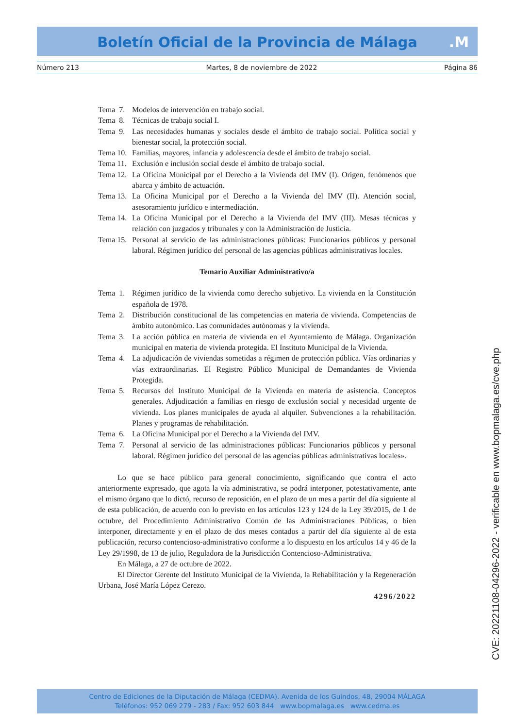Boletín Oficial de la Provincia de Málaga
.M
Número 213 Martes, 8 de noviembre de 2022 Página 86
Tema 7. Modelos de intervención en trabajo social.
Tema 8. Técnicas de trabajo social I.
Tema 9. Las necesidades humanas y sociales desde el ámbito de trabajo social. Política social y bienestar social, la protección social.
Tema 10. Familias, mayores, infancia y adolescencia desde el ámbito de trabajo social.
Tema 11. Exclusión e inclusión social desde el ámbito de trabajo social.
Tema 12. La Oficina Municipal por el Derecho a la Vivienda del IMV (I). Origen, fenómenos que abarca y ámbito de actuación.
Tema 13. La Oficina Municipal por el Derecho a la Vivienda del IMV (II). Atención social, asesoramiento jurídico e intermediación.
Tema 14. La Oficina Municipal por el Derecho a la Vivienda del IMV (III). Mesas técnicas y relación con juzgados y tribunales y con la Administración de Justicia.
Tema 15. Personal al servicio de las administraciones públicas: Funcionarios públicos y personal laboral. Régimen jurídico del personal de las agencias públicas administrativas locales.
Temario Auxiliar Administrativo/a
Tema 1. Régimen jurídico de la vivienda como derecho subjetivo. La vivienda en la Constitución española de 1978.
Tema 2. Distribución constitucional de las competencias en materia de vivienda. Competencias de ámbito autonómico. Las comunidades autónomas y la vivienda.
Tema 3. La acción pública en materia de vivienda en el Ayuntamiento de Málaga. Organización municipal en materia de vivienda protegida. El Instituto Municipal de la Vivienda.
Tema 4. La adjudicación de viviendas sometidas a régimen de protección pública. Vías ordinarias y vías extraordinarias. El Registro Público Municipal de Demandantes de Vivienda Protegida.
Tema 5. Recursos del Instituto Municipal de la Vivienda en materia de asistencia. Conceptos generales. Adjudicación a familias en riesgo de exclusión social y necesidad urgente de vivienda. Los planes municipales de ayuda al alquiler. Subvenciones a la rehabilitación. Planes y programas de rehabilitación.
Tema 6. La Oficina Municipal por el Derecho a la Vivienda del IMV.
Tema 7. Personal al servicio de las administraciones públicas: Funcionarios públicos y personal laboral. Régimen jurídico del personal de las agencias públicas administrativas locales».
Lo que se hace público para general conocimiento, significando que contra el acto anteriormente expresado, que agota la vía administrativa, se podrá interponer, potestativamente, ante el mismo órgano que lo dictó, recurso de reposición, en el plazo de un mes a partir del día siguiente al de esta publicación, de acuerdo con lo previsto en los artículos 123 y 124 de la Ley 39/2015, de 1 de octubre, del Procedimiento Administrativo Común de las Administraciones Públicas, o bien interponer, directamente y en el plazo de dos meses contados a partir del día siguiente al de esta publicación, recurso contencioso-administrativo conforme a lo dispuesto en los artículos 14 y 46 de la Ley 29/1998, de 13 de julio, Reguladora de la Jurisdicción Contencioso-Administrativa.
En Málaga, a 27 de octubre de 2022.
El Director Gerente del Instituto Municipal de la Vivienda, la Rehabilitación y la Regeneración Urbana, José María López Cerezo.
4296/2022
CVE: 20221108-04296-2022 - verificable en www.bopmalaga.es/cve.php
Centro de Ediciones de la Diputación de Málaga (CEDMA). Avenida de los Guindos, 48, 29004 MÁLAGA
Teléfonos: 952 069 279 - 283 / Fax: 952 603 844 www.bopmalaga.es www.cedma.es